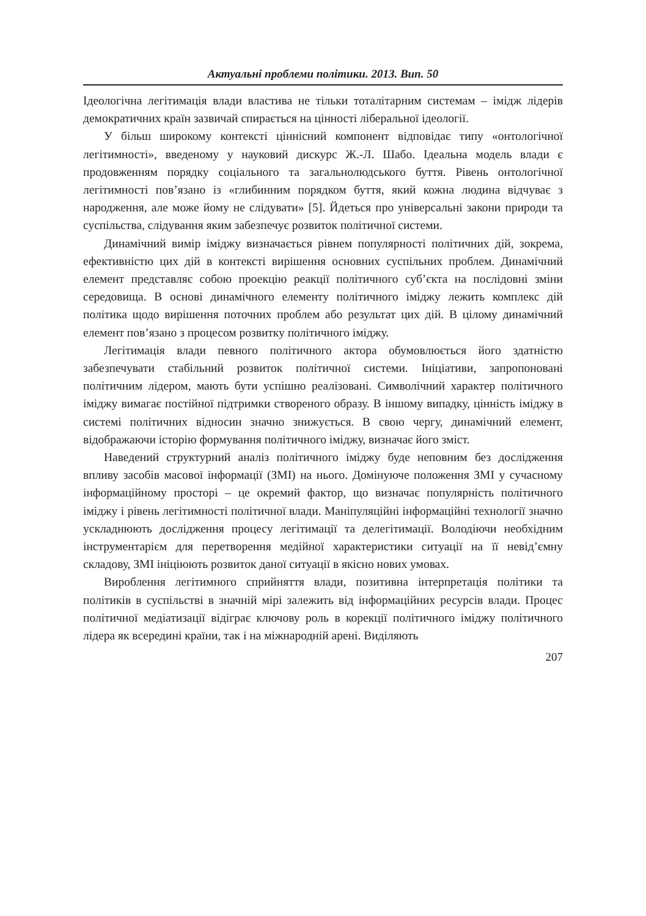Актуальні проблеми політики. 2013. Вип. 50
Ідеологічна легітимація влади властива не тільки тоталітарним системам – імідж лідерів демократичних країн зазвичай спирається на цінності ліберальної ідеології.
У більш широкому контексті ціннісний компонент відповідає типу «онтологічної легітимності», введеному у науковий дискурс Ж.-Л. Шабо. Ідеальна модель влади є продовженням порядку соціального та загальнолюдського буття. Рівень онтологічної легітимності пов’язано із «глибинним порядком буття, який кожна людина відчуває з народження, але може йому не слідувати» [5]. Йдеться про універсальні закони природи та суспільства, слідування яким забезпечує розвиток політичної системи.
Динамічний вимір іміджу визначається рівнем популярності політичних дій, зокрема, ефективністю цих дій в контексті вирішення основних суспільних проблем. Динамічний елемент представляє собою проекцію реакції політичного суб’єкта на послідовні зміни середовища. В основі динамічного елементу політичного іміджу лежить комплекс дій політика щодо вирішення поточних проблем або результат цих дій. В цілому динамічний елемент пов’язано з процесом розвитку політичного іміджу.
Легітимація влади певного політичного актора обумовлюється його здатністю забезпечувати стабільний розвиток політичної системи. Ініціативи, запропоновані політичним лідером, мають бути успішно реалізовані. Символічний характер політичного іміджу вимагає постійної підтримки створеного образу. В іншому випадку, цінність іміджу в системі політичних відносин значно знижується. В свою чергу, динамічний елемент, відображаючи історію формування політичного іміджу, визначає його зміст.
Наведений структурний аналіз політичного іміджу буде неповним без дослідження впливу засобів масової інформації (ЗМІ) на нього. Домінуюче положення ЗМІ у сучасному інформаційному просторі – це окремий фактор, що визначає популярність політичного іміджу і рівень легітимності політичної влади. Маніпуляційні інформаційні технології значно ускладнюють дослідження процесу легітимації та делегітимації. Володіючи необхідним інструментарієм для перетворення медійної характеристики ситуації на її невід’ємну складову, ЗМІ ініціюють розвиток даної ситуації в якісно нових умовах.
Вироблення легітимного сприйняття влади, позитивна інтерпретація політики та політиків в суспільстві в значній мірі залежить від інформаційних ресурсів влади. Процес політичної медіатизації відіграє ключову роль в корекції політичного іміджу політичного лідера як всередині країни, так і на міжнародній арені. Виділяють
207